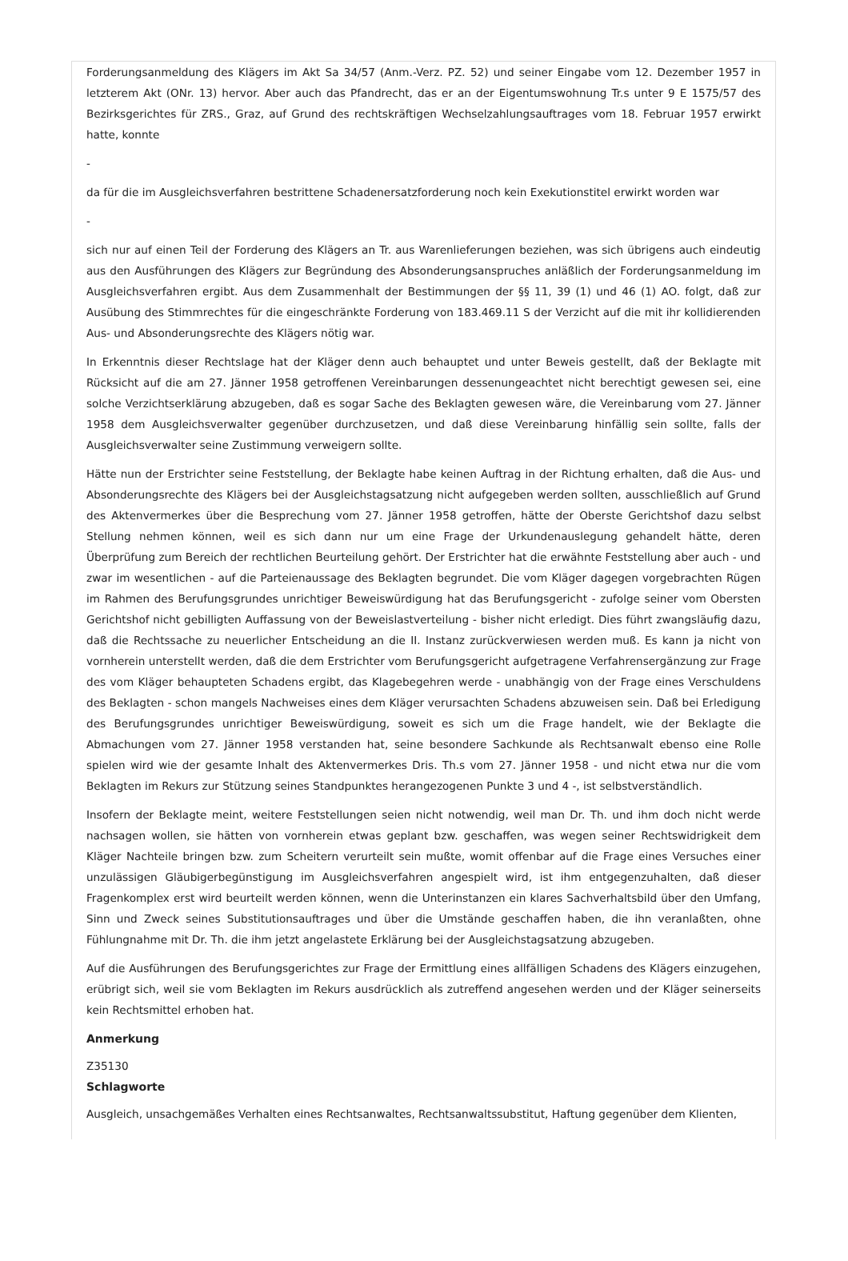Forderungsanmeldung des Klägers im Akt Sa 34/57 (Anm.-Verz. PZ. 52) und seiner Eingabe vom 12. Dezember 1957 in letzterem Akt (ONr. 13) hervor. Aber auch das Pfandrecht, das er an der Eigentumswohnung Tr.s unter 9 E 1575/57 des Bezirksgerichtes für ZRS., Graz, auf Grund des rechtskräftigen Wechselzahlungsauftrages vom 18. Februar 1957 erwirkt hatte, konnte
-
da für die im Ausgleichsverfahren bestrittene Schadenersatzforderung noch kein Exekutionstitel erwirkt worden war
-
sich nur auf einen Teil der Forderung des Klägers an Tr. aus Warenlieferungen beziehen, was sich übrigens auch eindeutig aus den Ausführungen des Klägers zur Begründung des Absonderungsanspruches anläßlich der Forderungsanmeldung im Ausgleichsverfahren ergibt. Aus dem Zusammenhalt der Bestimmungen der §§ 11, 39 (1) und 46 (1) AO. folgt, daß zur Ausübung des Stimmrechtes für die eingeschränkte Forderung von 183.469.11 S der Verzicht auf die mit ihr kollidierenden Aus- und Absonderungsrechte des Klägers nötig war.
In Erkenntnis dieser Rechtslage hat der Kläger denn auch behauptet und unter Beweis gestellt, daß der Beklagte mit Rücksicht auf die am 27. Jänner 1958 getroffenen Vereinbarungen dessenungeachtet nicht berechtigt gewesen sei, eine solche Verzichtserklärung abzugeben, daß es sogar Sache des Beklagten gewesen wäre, die Vereinbarung vom 27. Jänner 1958 dem Ausgleichsverwalter gegenüber durchzusetzen, und daß diese Vereinbarung hinfällig sein sollte, falls der Ausgleichsverwalter seine Zustimmung verweigern sollte.
Hätte nun der Erstrichter seine Feststellung, der Beklagte habe keinen Auftrag in der Richtung erhalten, daß die Aus- und Absonderungsrechte des Klägers bei der Ausgleichstagsatzung nicht aufgegeben werden sollten, ausschließlich auf Grund des Aktenvermerkes über die Besprechung vom 27. Jänner 1958 getroffen, hätte der Oberste Gerichtshof dazu selbst Stellung nehmen können, weil es sich dann nur um eine Frage der Urkundenauslegung gehandelt hätte, deren Überprüfung zum Bereich der rechtlichen Beurteilung gehört. Der Erstrichter hat die erwähnte Feststellung aber auch - und zwar im wesentlichen - auf die Parteienaussage des Beklagten begrundet. Die vom Kläger dagegen vorgebrachten Rügen im Rahmen des Berufungsgrundes unrichtiger Beweiswürdigung hat das Berufungsgericht - zufolge seiner vom Obersten Gerichtshof nicht gebilligten Auffassung von der Beweislastverteilung - bisher nicht erledigt. Dies führt zwangsläufig dazu, daß die Rechtssache zu neuerlicher Entscheidung an die II. Instanz zurückverwiesen werden muß. Es kann ja nicht von vornherein unterstellt werden, daß die dem Erstrichter vom Berufungsgericht aufgetragene Verfahrensergänzung zur Frage des vom Kläger behaupteten Schadens ergibt, das Klagebegehren werde - unabhängig von der Frage eines Verschuldens des Beklagten - schon mangels Nachweises eines dem Kläger verursachten Schadens abzuweisen sein. Daß bei Erledigung des Berufungsgrundes unrichtiger Beweiswürdigung, soweit es sich um die Frage handelt, wie der Beklagte die Abmachungen vom 27. Jänner 1958 verstanden hat, seine besondere Sachkunde als Rechtsanwalt ebenso eine Rolle spielen wird wie der gesamte Inhalt des Aktenvermerkes Dris. Th.s vom 27. Jänner 1958 - und nicht etwa nur die vom Beklagten im Rekurs zur Stützung seines Standpunktes herangezogenen Punkte 3 und 4 -, ist selbstverständlich.
Insofern der Beklagte meint, weitere Feststellungen seien nicht notwendig, weil man Dr. Th. und ihm doch nicht werde nachsagen wollen, sie hätten von vornherein etwas geplant bzw. geschaffen, was wegen seiner Rechtswidrigkeit dem Kläger Nachteile bringen bzw. zum Scheitern verurteilt sein mußte, womit offenbar auf die Frage eines Versuches einer unzulässigen Gläubigerbegünstigung im Ausgleichsverfahren angespielt wird, ist ihm entgegenzuhalten, daß dieser Fragenkomplex erst wird beurteilt werden können, wenn die Unterinstanzen ein klares Sachverhaltsbild über den Umfang, Sinn und Zweck seines Substitutionsauftrages und über die Umstände geschaffen haben, die ihn veranlaßten, ohne Fühlungnahme mit Dr. Th. die ihm jetzt angelastete Erklärung bei der Ausgleichstagsatzung abzugeben.
Auf die Ausführungen des Berufungsgerichtes zur Frage der Ermittlung eines allfälligen Schadens des Klägers einzugehen, erübrigt sich, weil sie vom Beklagten im Rekurs ausdrücklich als zutreffend angesehen werden und der Kläger seinerseits kein Rechtsmittel erhoben hat.
Anmerkung
Z35130
Schlagworte
Ausgleich, unsachgemäßes Verhalten eines Rechtsanwaltes, Rechtsanwaltssubstitut, Haftung gegenüber dem Klienten,